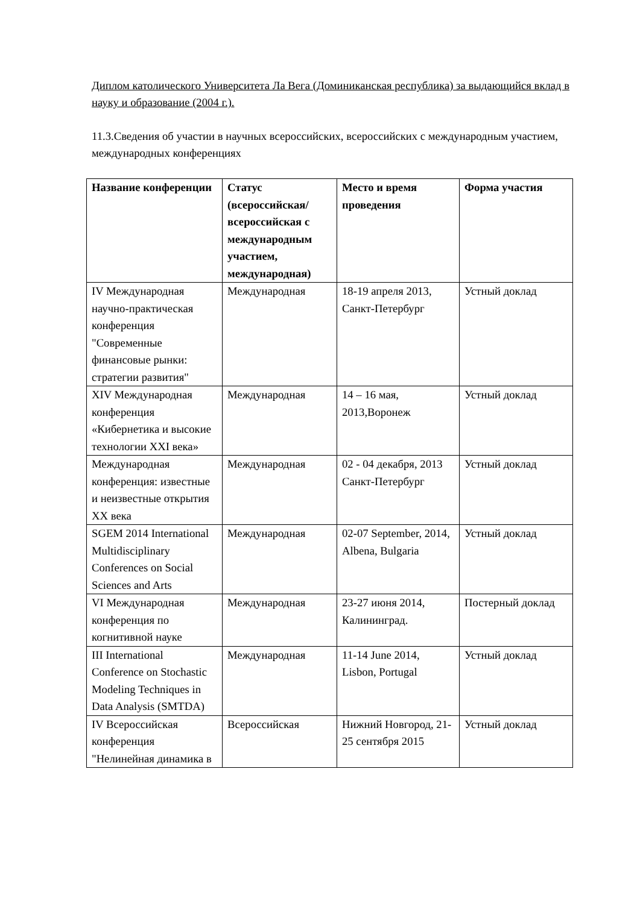Диплом католического Университета Ла Вега (Доминиканская республика) за выдающийся вклад в науку и образование (2004 г.).
11.3.Сведения об участии в научных всероссийских, всероссийских с международным участием, международных конференциях
| Название конференции | Статус (всероссийская/ всероссийская с международным участием, международная) | Место и время проведения | Форма участия |
| --- | --- | --- | --- |
| IV Международная научно-практическая конференция "Современные финансовые рынки: стратегии развития" | Международная | 18-19 апреля 2013, Санкт-Петербург | Устный доклад |
| XIV Международная конференция «Кибернетика и высокие технологии XXI века» | Международная | 14 – 16 мая, 2013,Воронеж | Устный доклад |
| Международная конференция: известные и неизвестные открытия XX века | Международная | 02 - 04 декабря, 2013 Санкт-Петербург | Устный доклад |
| SGEM 2014 International Multidisciplinary Conferences on Social Sciences and Arts | Международная | 02-07 September, 2014, Albena, Bulgaria | Устный доклад |
| VI Международная конференция по когнитивной науке | Международная | 23-27 июня 2014, Калининград. | Постерный доклад |
| III International Conference on Stochastic Modeling Techniques in Data Analysis (SMTDA) | Международная | 11-14 June 2014, Lisbon, Portugal | Устный доклад |
| IV Всероссийская конференция "Нелинейная динамика в | Всероссийская | Нижний Новгород, 21-25 сентября 2015 | Устный доклад |